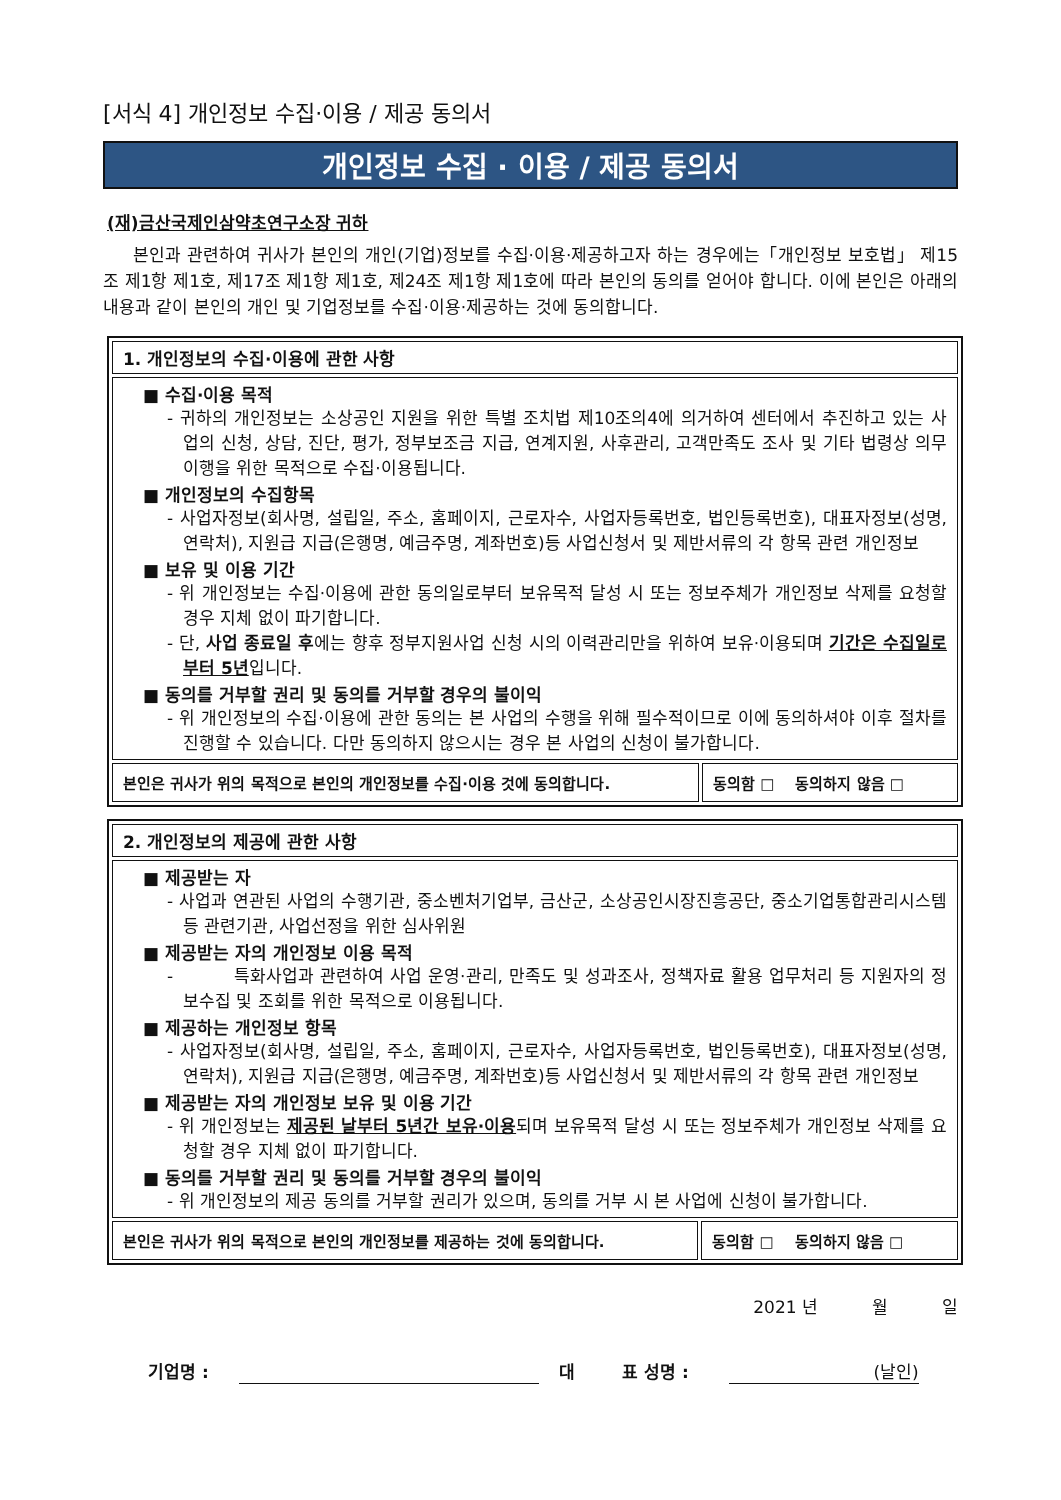[서식 4] 개인정보 수집·이용 / 제공 동의서
개인정보 수집 · 이용 / 제공 동의서
(재)금산국제인삼약초연구소장 귀하
본인과 관련하여 귀사가 본인의 개인(기업)정보를 수집·이용·제공하고자 하는 경우에는「개인정보 보호법」 제15조 제1항 제1호, 제17조 제1항 제1호, 제24조 제1항 제1호에 따라 본인의 동의를 얻어야 합니다. 이에 본인은 아래의 내용과 같이 본인의 개인 및 기업정보를 수집·이용·제공하는 것에 동의합니다.
| 1. 개인정보의 수집·이용에 관한 사항 | |
| ■ 수집·이용 목적 - 귀하의 개인정보는 소상공인 지원을 위한 특별 조치법 제10조의4에 의거하여 센터에서 추진하고 있는 사업의 신청, 상담, 진단, 평가, 정부보조금 지급, 연계지원, 사후관리, 고객만족도 조사 및 기타 법령상 의무이행을 위한 목적으로 수집·이용됩니다. ■ 개인정보의 수집항목 - 사업자정보(회사명, 설립일, 주소, 홈페이지, 근로자수, 사업자등록번호, 법인등록번호), 대표자정보(성명, 연락처), 지원급 지급(은행명, 예금주명, 계좌번호)등 사업신청서 및 제반서류의 각 항목 관련 개인정보 ■ 보유 및 이용 기간 - 위 개인정보는 수집·이용에 관한 동의일로부터 보유목적 달성 시 또는 정보주체가 개인정보 삭제를 요청할 경우 지체 없이 파기합니다. - 단, 사업 종료일 후 에는 향후 정부지원사업 신청 시의 이력관리만을 위하여 보유·이용되며 기간은 수집일로부터 5년 입니다. ■ 동의를 거부할 권리 및 동의를 거부할 경우의 불이익 - 위 개인정보의 수집·이용에 관한 동의는 본 사업의 수행을 위해 필수적이므로 이에 동의하셔야 이후 절차를 진행할 수 있습니다. 다만 동의하지 않으시는 경우 본 사업의 신청이 불가합니다. | |
| 본인은 귀사가 위의 목적으로 본인의 개인정보를 수집·이용 것에 동의합니다. | 동의함 □ 동의하지 않음 □ |
| 2. 개인정보의 제공에 관한 사항 | |
| ■ 제공받는 자 - 사업과 연관된 사업의 수행기관, 중소벤처기업부, 금산군, 소상공인시장진흥공단, 중소기업통합관리시스템 등 관련기관, 사업선정을 위한 심사위원 ■ 제공받는 자의 개인정보 이용 목적 - 특화사업과 관련하여 사업 운영·관리, 만족도 및 성과조사, 정책자료 활용 업무처리 등 지원자의 정보수집 및 조회를 위한 목적으로 이용됩니다. ■ 제공하는 개인정보 항목 - 사업자정보(회사명, 설립일, 주소, 홈페이지, 근로자수, 사업자등록번호, 법인등록번호), 대표자정보(성명, 연락처), 지원급 지급(은행명, 예금주명, 계좌번호)등 사업신청서 및 제반서류의 각 항목 관련 개인정보 ■ 제공받는 자의 개인정보 보유 및 이용 기간 - 위 개인정보는 제공된 날부터 5년간 보유·이용 되며 보유목적 달성 시 또는 정보주체가 개인정보 삭제를 요청할 경우 지체 없이 파기합니다. ■ 동의를 거부할 권리 및 동의를 거부할 경우의 불이익 - 위 개인정보의 제공 동의를 거부할 권리가 있으며, 동의를 거부 시 본 사업에 신청이 불가합니다. | |
| 본인은 귀사가 위의 목적으로 본인의 개인정보를 제공하는 것에 동의합니다. | 동의함 □ 동의하지 않음 □ |
2021 년 월 일
기업명 : 대 표 성명 : (날인)